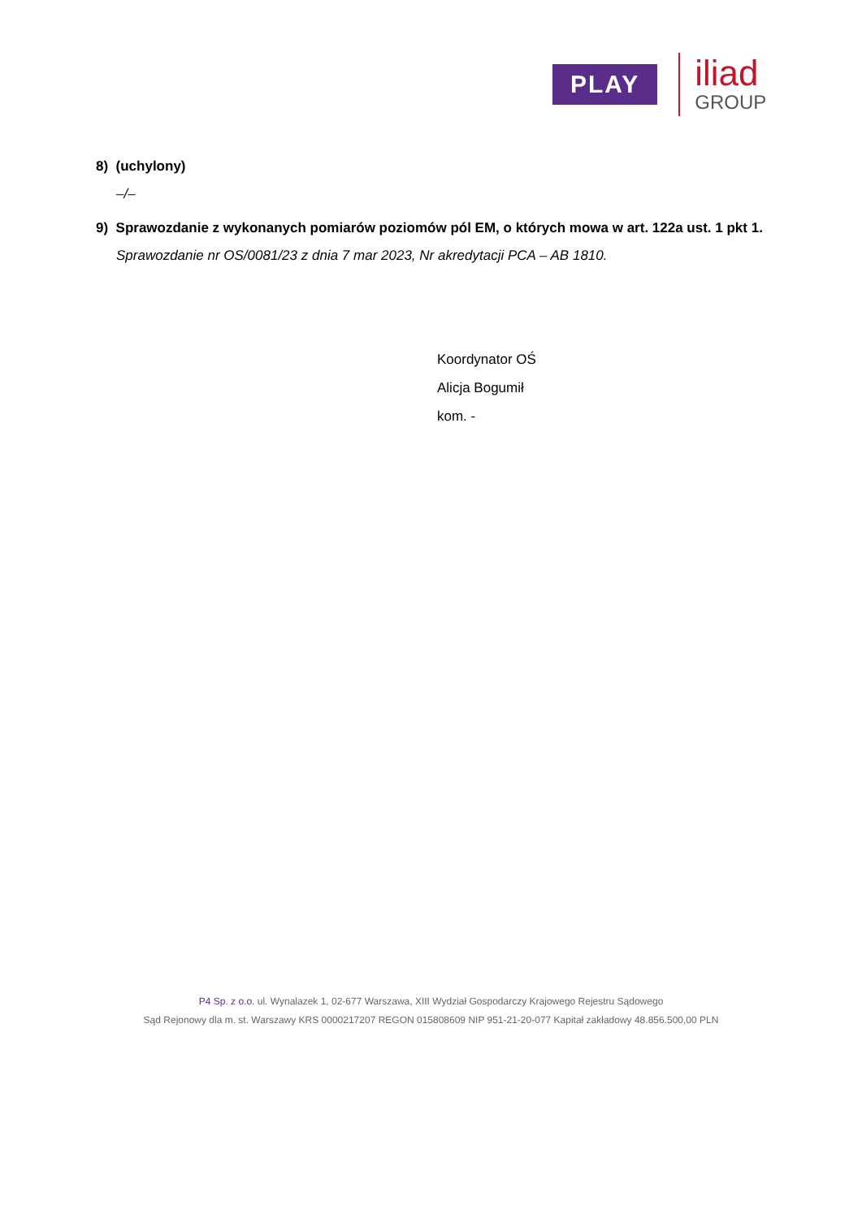PLAY
iliad
GROUP
8) (uchylony)
–/–
9) Sprawozdanie z wykonanych pomiarów poziomów pól EM, o których mowa w art. 122a ust. 1 pkt 1.
Sprawozdanie nr OS/0081/23 z dnia 7 mar 2023, Nr akredytacji PCA – AB 1810.
Koordynator OŚ
Alicja Bogumił
kom. -
P4 Sp. z o.o. ul. Wynalazek 1, 02-677 Warszawa, XIII Wydział Gospodarczy Krajowego Rejestru Sądowego
Sąd Rejonowy dla m. st. Warszawy KRS 0000217207 REGON 015808609 NIP 951-21-20-077 Kapitał zakładowy 48.856.500,00 PLN